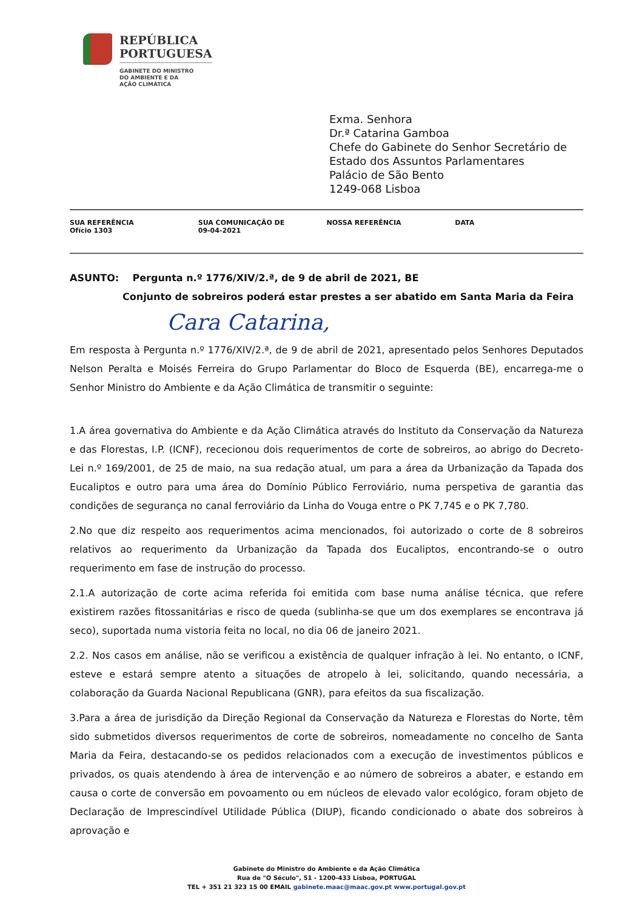REPÚBLICA
PORTUGUESA
GABINETE DO MINISTRO
DO AMBIENTE E DA
AÇÃO CLIMÁTICA
Exma. Senhora
Dr.ª Catarina Gamboa
Chefe do Gabinete do Senhor Secretário de
Estado dos Assuntos Parlamentares
Palácio de São Bento
1249-068 Lisboa
| SUA REFERÊNCIA Ofício 1303 | SUA COMUNICAÇÃO DE 09-04-2021 | NOSSA REFERÊNCIA | DATA |
ASUNTO: Pergunta n.º 1776/XIV/2.ª, de 9 de abril de 2021, BE
Conjunto de sobreiros poderá estar prestes a ser abatido em Santa Maria da Feira
Cara Catarina,
Em resposta à Pergunta n.º 1776/XIV/2.ª, de 9 de abril de 2021, apresentado pelos Senhores Deputados Nelson Peralta e Moisés Ferreira do Grupo Parlamentar do Bloco de Esquerda (BE), encarrega-me o Senhor Ministro do Ambiente e da Ação Climática de transmitir o seguinte:
1.A área governativa do Ambiente e da Ação Climática através do Instituto da Conservação da Natureza e das Florestas, I.P. (ICNF), rececionou dois requerimentos de corte de sobreiros, ao abrigo do Decreto-Lei n.º 169/2001, de 25 de maio, na sua redação atual, um para a área da Urbanização da Tapada dos Eucaliptos e outro para uma área do Domínio Público Ferroviário, numa perspetiva de garantia das condições de segurança no canal ferroviário da Linha do Vouga entre o PK 7,745 e o PK 7,780.
2.No que diz respeito aos requerimentos acima mencionados, foi autorizado o corte de 8 sobreiros relativos ao requerimento da Urbanização da Tapada dos Eucaliptos, encontrando-se o outro requerimento em fase de instrução do processo.
2.1.A autorização de corte acima referida foi emitida com base numa análise técnica, que refere existirem razões fitossanitárias e risco de queda (sublinha-se que um dos exemplares se encontrava já seco), suportada numa vistoria feita no local, no dia 06 de janeiro 2021.
2.2. Nos casos em análise, não se verificou a existência de qualquer infração à lei. No entanto, o ICNF, esteve e estará sempre atento a situações de atropelo à lei, solicitando, quando necessária, a colaboração da Guarda Nacional Republicana (GNR), para efeitos da sua fiscalização.
3.Para a área de jurisdição da Direção Regional da Conservação da Natureza e Florestas do Norte, têm sido submetidos diversos requerimentos de corte de sobreiros, nomeadamente no concelho de Santa Maria da Feira, destacando-se os pedidos relacionados com a execução de investimentos públicos e privados, os quais atendendo à área de intervenção e ao número de sobreiros a abater, e estando em causa o corte de conversão em povoamento ou em núcleos de elevado valor ecológico, foram objeto de Declaração de Imprescindível Utilidade Pública (DIUP), ficando condicionado o abate dos sobreiros à aprovação e
Gabinete do Ministro do Ambiente e da Ação Climática
Rua de "O Século", 51 - 1200-433 Lisboa, PORTUGAL
TEL + 351 21 323 15 00 EMAIL gabinete.maac@maac.gov.pt www.portugal.gov.pt